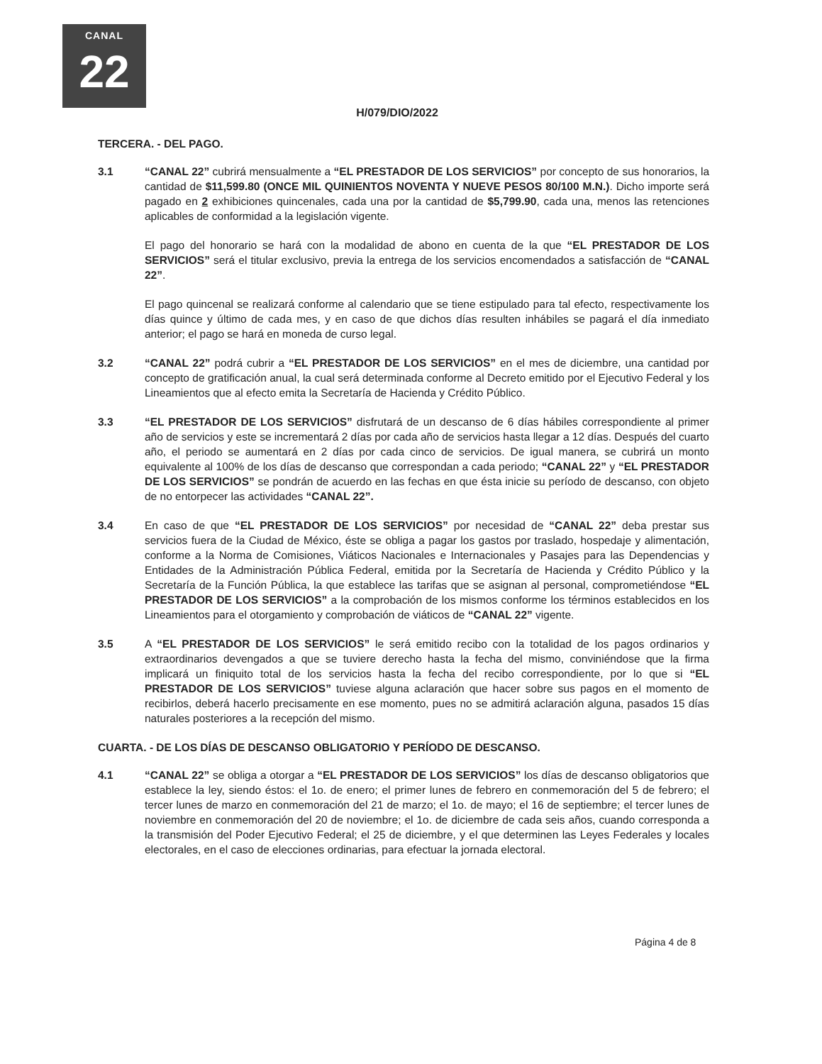CANAL
22
H/079/DIO/2022
TERCERA. - DEL PAGO.
3.1 “CANAL 22” cubrirá mensualmente a “EL PRESTADOR DE LOS SERVICIOS” por concepto de sus honorarios, la cantidad de $11,599.80 (ONCE MIL QUINIENTOS NOVENTA Y NUEVE PESOS 80/100 M.N.). Dicho importe será pagado en 2 exhibiciones quincenales, cada una por la cantidad de $5,799.90, cada una, menos las retenciones aplicables de conformidad a la legislación vigente.
El pago del honorario se hará con la modalidad de abono en cuenta de la que “EL PRESTADOR DE LOS SERVICIOS” será el titular exclusivo, previa la entrega de los servicios encomendados a satisfacción de “CANAL 22”.
El pago quincenal se realizará conforme al calendario que se tiene estipulado para tal efecto, respectivamente los días quince y último de cada mes, y en caso de que dichos días resulten inhábiles se pagará el día inmediato anterior; el pago se hará en moneda de curso legal.
3.2 “CANAL 22” podrá cubrir a “EL PRESTADOR DE LOS SERVICIOS” en el mes de diciembre, una cantidad por concepto de gratificación anual, la cual será determinada conforme al Decreto emitido por el Ejecutivo Federal y los Lineamientos que al efecto emita la Secretaría de Hacienda y Crédito Público.
3.3 “EL PRESTADOR DE LOS SERVICIOS” disfrutará de un descanso de 6 días hábiles correspondiente al primer año de servicios y este se incrementará 2 días por cada año de servicios hasta llegar a 12 días. Después del cuarto año, el periodo se aumentará en 2 días por cada cinco de servicios. De igual manera, se cubrirá un monto equivalente al 100% de los días de descanso que correspondan a cada periodo; “CANAL 22” y “EL PRESTADOR DE LOS SERVICIOS” se pondrán de acuerdo en las fechas en que ésta inicie su período de descanso, con objeto de no entorpecer las actividades “CANAL 22”.
3.4 En caso de que “EL PRESTADOR DE LOS SERVICIOS” por necesidad de “CANAL 22” deba prestar sus servicios fuera de la Ciudad de México, éste se obliga a pagar los gastos por traslado, hospedaje y alimentación, conforme a la Norma de Comisiones, Viáticos Nacionales e Internacionales y Pasajes para las Dependencias y Entidades de la Administración Pública Federal, emitida por la Secretaría de Hacienda y Crédito Público y la Secretaría de la Función Pública, la que establece las tarifas que se asignan al personal, comprometiéndose “EL PRESTADOR DE LOS SERVICIOS” a la comprobación de los mismos conforme los términos establecidos en los Lineamientos para el otorgamiento y comprobación de viáticos de “CANAL 22” vigente.
3.5 A “EL PRESTADOR DE LOS SERVICIOS” le será emitido recibo con la totalidad de los pagos ordinarios y extraordinarios devengados a que se tuviere derecho hasta la fecha del mismo, conviniéndose que la firma implicará un finiquito total de los servicios hasta la fecha del recibo correspondiente, por lo que si “EL PRESTADOR DE LOS SERVICIOS” tuviese alguna aclaración que hacer sobre sus pagos en el momento de recibirlos, deberá hacerlo precisamente en ese momento, pues no se admitirá aclaración alguna, pasados 15 días naturales posteriores a la recepción del mismo.
CUARTA. - DE LOS DÍAS DE DESCANSO OBLIGATORIO Y PERÍODO DE DESCANSO.
4.1 “CANAL 22” se obliga a otorgar a “EL PRESTADOR DE LOS SERVICIOS” los días de descanso obligatorios que establece la ley, siendo éstos: el 1o. de enero; el primer lunes de febrero en conmemoración del 5 de febrero; el tercer lunes de marzo en conmemoración del 21 de marzo; el 1o. de mayo; el 16 de septiembre; el tercer lunes de noviembre en conmemoración del 20 de noviembre; el 1o. de diciembre de cada seis años, cuando corresponda a la transmisión del Poder Ejecutivo Federal; el 25 de diciembre, y el que determinen las Leyes Federales y locales electorales, en el caso de elecciones ordinarias, para efectuar la jornada electoral.
Página 4 de 8